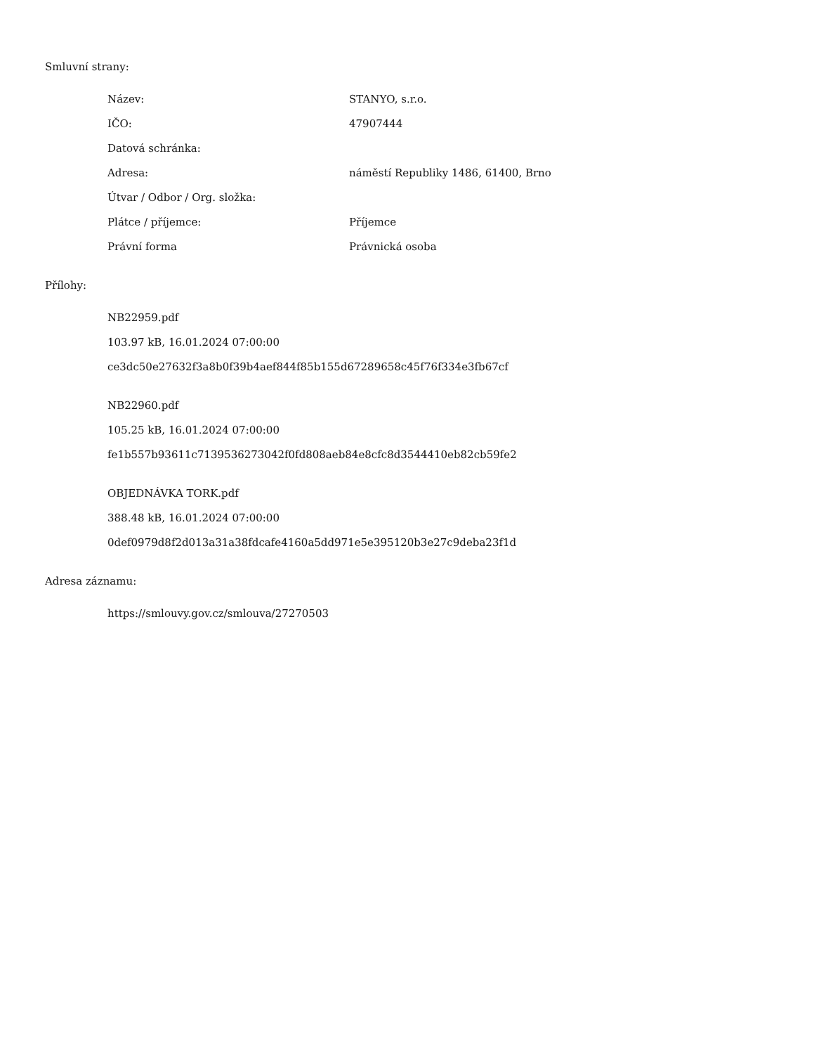Smluvní strany:
| Název: | STANYO, s.r.o. |
| IČO: | 47907444 |
| Datová schránka: | |
| Adresa: | náměstí Republiky 1486, 61400, Brno |
| Útvar / Odbor / Org. složka: | |
| Plátce / příjemce: | Příjemce |
| Právní forma | Právnická osoba |
Přílohy:
NB22959.pdf
103.97 kB, 16.01.2024 07:00:00
ce3dc50e27632f3a8b0f39b4aef844f85b155d67289658c45f76f334e3fb67cf
NB22960.pdf
105.25 kB, 16.01.2024 07:00:00
fe1b557b93611c7139536273042f0fd808aeb84e8cfc8d3544410eb82cb59fe2
OBJEDNÁVKA TORK.pdf
388.48 kB, 16.01.2024 07:00:00
0def0979d8f2d013a31a38fdcafe4160a5dd971e5e395120b3e27c9deba23f1d
Adresa záznamu:
https://smlouvy.gov.cz/smlouva/27270503